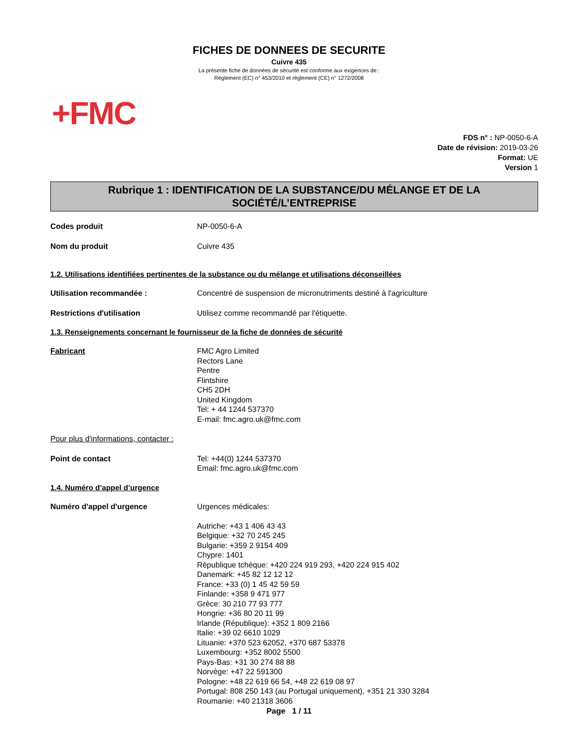FICHES DE DONNEES DE SECURITE
Cuivre 435
La présente fiche de données de sécurité est conforme aux exigences de :
Règlement (EC) n° 453/2010 et règlement (CE) n° 1272/2008
+FMC
FDS n° : NP-0050-6-A
Date de révision: 2019-03-26
Format: UE
Version 1
Rubrique 1 : IDENTIFICATION DE LA SUBSTANCE/DU MÉLANGE ET DE LA
SOCIÉTÉ/L’ENTREPRISE
Codes produit NP-0050-6-A
Nom du produit Cuivre 435
1.2. Utilisations identifiées pertinentes de la substance ou du mélange et utilisations déconseillées
Utilisation recommandée : Concentré de suspension de micronutriments destiné à l'agriculture
Restrictions d'utilisation Utilisez comme recommandé par l'étiquette.
1.3. Renseignements concernant le fournisseur de la fiche de données de sécurité
Fabricant FMC Agro Limited
Rectors Lane
Pentre
Flintshire
CH5 2DH
United Kingdom
Tel: + 44 1244 537370
E-mail: fmc.agro.uk@fmc.com
Pour plus d'informations, contacter :
Point de contact Tel: +44(0) 1244 537370
Email: fmc.agro.uk@fmc.com
1.4. Numéro d’appel d’urgence
Numéro d'appel d'urgence Urgences médicales:
Autriche: +43 1 406 43 43
Belgique: +32 70 245 245
Bulgarie: +359 2 9154 409
Chypre: 1401
République tchèque: +420 224 919 293, +420 224 915 402
Danemark: +45 82 12 12 12
France: +33 (0) 1 45 42 59 59
Finlande: +358 9 471 977
Grèce: 30 210 77 93 777
Hongrie: +36 80 20 11 99
Irlande (République): +352 1 809 2166
Italie: +39 02 6610 1029
Lituanie: +370 523 62052, +370 687 53378
Luxembourg: +352 8002 5500
Pays-Bas: +31 30 274 88 88
Norvège: +47 22 591300
Pologne: +48 22 619 66 54, +48 22 619 08 97
Portugal: 808 250 143 (au Portugal uniquement), +351 21 330 3284
Roumanie: +40 21318 3606
Page 1 / 11